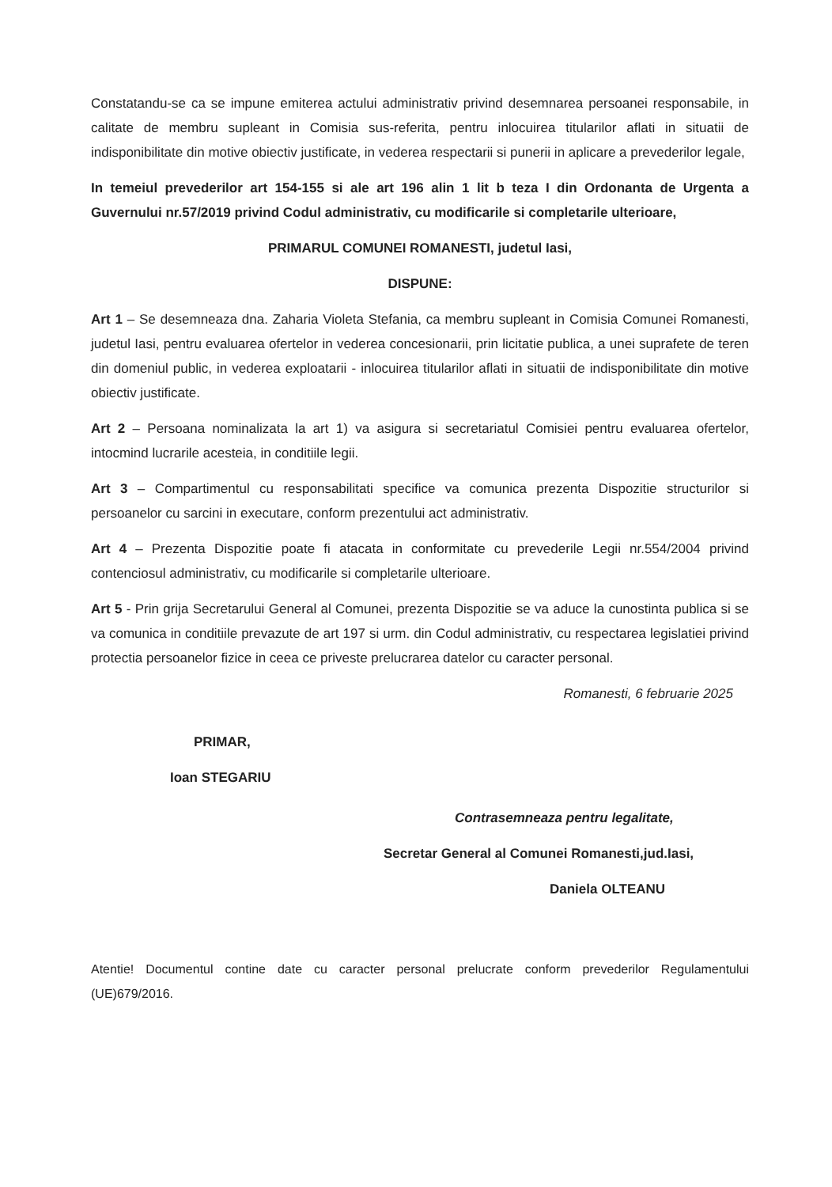Constatandu-se ca se impune emiterea actului administrativ privind desemnarea persoanei responsabile, in calitate de membru supleant in Comisia sus-referita, pentru inlocuirea titularilor aflati in situatii de indisponibilitate din motive obiectiv justificate, in vederea respectarii si punerii in aplicare a prevederilor legale,
In temeiul prevederilor art 154-155 si ale art 196 alin 1 lit b teza I din Ordonanta de Urgenta a Guvernului nr.57/2019 privind Codul administrativ, cu modificarile si completarile ulterioare,
PRIMARUL COMUNEI ROMANESTI, judetul Iasi,
DISPUNE:
Art 1 – Se desemneaza dna. Zaharia Violeta Stefania, ca membru supleant in Comisia Comunei Romanesti, judetul Iasi, pentru evaluarea ofertelor in vederea concesionarii, prin licitatie publica, a unei suprafete de teren din domeniul public, in vederea exploatarii - inlocuirea titularilor aflati in situatii de indisponibilitate din motive obiectiv justificate.
Art 2 – Persoana nominalizata la art 1) va asigura si secretariatul Comisiei pentru evaluarea ofertelor, intocmind lucrarile acesteia, in conditiile legii.
Art 3 – Compartimentul cu responsabilitati specifice va comunica prezenta Dispozitie structurilor si persoanelor cu sarcini in executare, conform prezentului act administrativ.
Art 4 – Prezenta Dispozitie poate fi atacata in conformitate cu prevederile Legii nr.554/2004 privind contenciosul administrativ, cu modificarile si completarile ulterioare.
Art 5 - Prin grija Secretarului General al Comunei, prezenta Dispozitie se va aduce la cunostinta publica si se va comunica in conditiile prevazute de art 197 si urm. din Codul administrativ, cu respectarea legislatiei privind protectia persoanelor fizice in ceea ce priveste prelucrarea datelor cu caracter personal.
Romanesti, 6 februarie 2025
PRIMAR,
Ioan STEGARIU
Contrasemneaza pentru legalitate,
Secretar General al Comunei Romanesti,jud.Iasi,
Daniela OLTEANU
Atentie! Documentul contine date cu caracter personal prelucrate conform prevederilor Regulamentului (UE)679/2016.